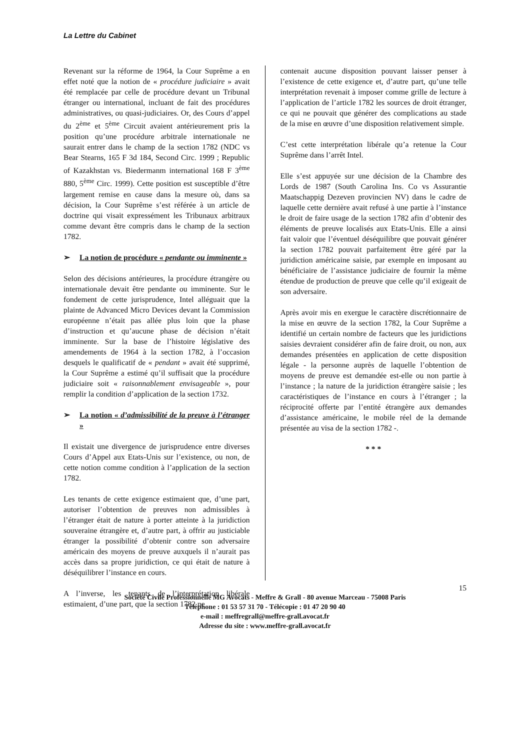La Lettre du Cabinet
Revenant sur la réforme de 1964, la Cour Suprême a en effet noté que la notion de « procédure judiciaire » avait été remplacée par celle de procédure devant un Tribunal étranger ou international, incluant de fait des procédures administratives, ou quasi-judiciaires. Or, des Cours d’appel du 2<sup>ème</sup> et 5<sup>ème</sup> Circuit avaient antérieurement pris la position qu’une procédure arbitrale internationale ne saurait entrer dans le champ de la section 1782 (NDC vs Bear Stearns, 165 F 3d 184, Second Circ. 1999 ; Republic of Kazakhstan vs. Biedermanm international 168 F 3<sup>ème</sup> 880, 5<sup>ème</sup> Circ. 1999). Cette position est susceptible d’être largement remise en cause dans la mesure où, dans sa décision, la Cour Suprême s’est référée à un article de doctrine qui visait expressément les Tribunaux arbitraux comme devant être compris dans le champ de la section 1782.
➢ La notion de procédure « pendante ou imminente »
Selon des décisions antérieures, la procédure étrangère ou internationale devait être pendante ou imminente. Sur le fondement de cette jurisprudence, Intel alléguait que la plainte de Advanced Micro Devices devant la Commission européenne n’était pas allée plus loin que la phase d’instruction et qu’aucune phase de décision n’était imminente. Sur la base de l’histoire législative des amendements de 1964 à la section 1782, à l’occasion desquels le qualificatif de « pendant » avait été supprimé, la Cour Suprême a estimé qu’il suffisait que la procédure judiciaire soit « raisonnablement envisageable », pour remplir la condition d’application de la section 1732.
➢ La notion « d’admissibilité de la preuve à l’étranger »
Il existait une divergence de jurisprudence entre diverses Cours d’Appel aux Etats-Unis sur l’existence, ou non, de cette notion comme condition à l’application de la section 1782.
Les tenants de cette exigence estimaient que, d’une part, autoriser l’obtention de preuves non admissibles à l’étranger était de nature à porter atteinte à la juridiction souveraine étrangère et, d’autre part, à offrir au justiciable étranger la possibilité d’obtenir contre son adversaire américain des moyens de preuve auxquels il n’aurait pas accès dans sa propre juridiction, ce qui était de nature à déséquilibrer l’instance en cours.
A l’inverse, les tenants de l’interprétation libérale estimaient, d’une part, que la section 1782 ne
contenait aucune disposition pouvant laisser penser à l’existence de cette exigence et, d’autre part, qu’une telle interprétation revenait à imposer comme grille de lecture à l’application de l’article 1782 les sources de droit étranger, ce qui ne pouvait que générer des complications au stade de la mise en œuvre d’une disposition relativement simple.
C’est cette interprétation libérale qu’a retenue la Cour Suprême dans l’arrêt Intel.
Elle s’est appuyée sur une décision de la Chambre des Lords de 1987 (South Carolina Ins. Co vs Assurantie Maatschappig Dezeven provincien NV) dans le cadre de laquelle cette dernière avait refusé à une partie à l’instance le droit de faire usage de la section 1782 afin d’obtenir des éléments de preuve localisés aux Etats-Unis. Elle a ainsi fait valoir que l’éventuel déséquilibre que pouvait générer la section 1782 pouvait parfaitement être géré par la juridiction américaine saisie, par exemple en imposant au bénéficiaire de l’assistance judiciaire de fournir la même étendue de production de preuve que celle qu’il exigeait de son adversaire.
Après avoir mis en exergue le caractère discrétionnaire de la mise en œuvre de la section 1782, la Cour Suprême a identifié un certain nombre de facteurs que les juridictions saisies devraient considérer afin de faire droit, ou non, aux demandes présentées en application de cette disposition légale - la personne auprès de laquelle l’obtention de moyens de preuve est demandée est-elle ou non partie à l’instance ; la nature de la juridiction étrangère saisie ; les caractéristiques de l’instance en cours à l’étranger ; la réciprocité offerte par l’entité étrangère aux demandes d’assistance américaine, le mobile réel de la demande présentée au visa de la section 1782 -.
* * *
15
Société Civile Professionnelle MG Avocats - Meffre & Grall - 80 avenue Marceau - 75008 Paris
Téléphone : 01 53 57 31 70 - Télécopie : 01 47 20 90 40
e-mail : meffregrall@meffre-grall.avocat.fr
Adresse du site : www.meffre-grall.avocat.fr